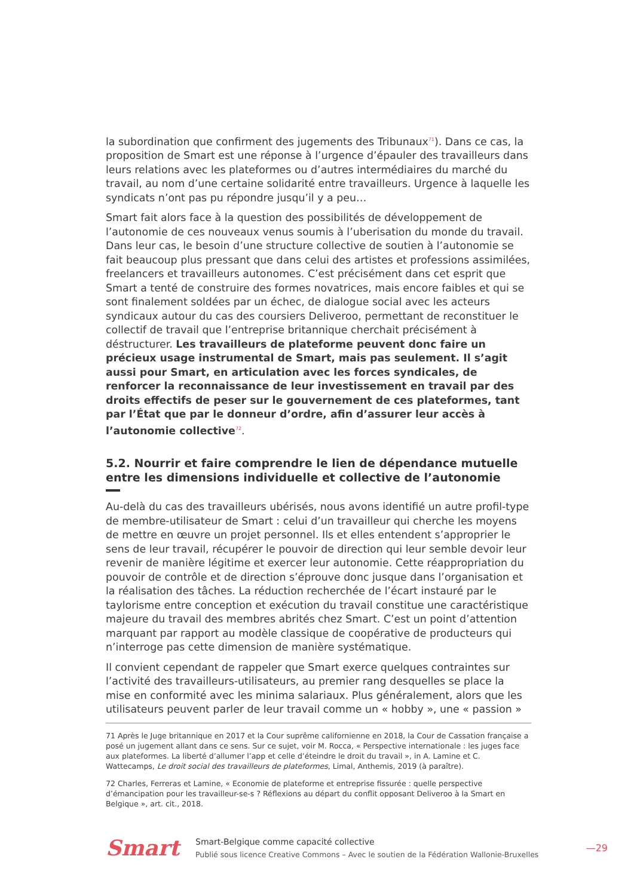la subordination que confirment des jugements des Tribunaux<sup>71</sup>). Dans ce cas, la proposition de Smart est une réponse à l’urgence d’épauler des travailleurs dans leurs relations avec les plateformes ou d’autres intermédiaires du marché du travail, au nom d’une certaine solidarité entre travailleurs. Urgence à laquelle les syndicats n’ont pas pu répondre jusqu’il y a peu…
Smart fait alors face à la question des possibilités de développement de l’autonomie de ces nouveaux venus soumis à l’uberisation du monde du travail. Dans leur cas, le besoin d’une structure collective de soutien à l’autonomie se fait beaucoup plus pressant que dans celui des artistes et professions assimilées, freelancers et travailleurs autonomes. C’est précisément dans cet esprit que Smart a tenté de construire des formes novatrices, mais encore faibles et qui se sont finalement soldées par un échec, de dialogue social avec les acteurs syndicaux autour du cas des coursiers Deliveroo, permettant de reconstituer le collectif de travail que l’entreprise britannique cherchait précisément à déstructurer. Les travailleurs de plateforme peuvent donc faire un précieux usage instrumental de Smart, mais pas seulement. Il s’agit aussi pour Smart, en articulation avec les forces syndicales, de renforcer la reconnaissance de leur investissement en travail par des droits effectifs de peser sur le gouvernement de ces plateformes, tant par l’État que par le donneur d’ordre, afin d’assurer leur accès à l’autonomie collective<sup>72</sup>.
5.2. Nourrir et faire comprendre le lien de dépendance mutuelle entre les dimensions individuelle et collective de l’autonomie
Au-delà du cas des travailleurs ubérisés, nous avons identifié un autre profil-type de membre-utilisateur de Smart : celui d’un travailleur qui cherche les moyens de mettre en œuvre un projet personnel. Ils et elles entendent s’approprier le sens de leur travail, récupérer le pouvoir de direction qui leur semble devoir leur revenir de manière légitime et exercer leur autonomie. Cette réappropriation du pouvoir de contrôle et de direction s’éprouve donc jusque dans l’organisation et la réalisation des tâches. La réduction recherchée de l’écart instauré par le taylorisme entre conception et exécution du travail constitue une caractéristique majeure du travail des membres abrités chez Smart. C’est un point d’attention marquant par rapport au modèle classique de coopérative de producteurs qui n’interroge pas cette dimension de manière systématique.
Il convient cependant de rappeler que Smart exerce quelques contraintes sur l’activité des travailleurs-utilisateurs, au premier rang desquelles se place la mise en conformité avec les minima salariaux. Plus généralement, alors que les utilisateurs peuvent parler de leur travail comme un « hobby », une « passion »
71 Après le Juge britannique en 2017 et la Cour suprême californienne en 2018, la Cour de Cassation française a posé un jugement allant dans ce sens. Sur ce sujet, voir M. Rocca, « Perspective internationale : les juges face aux plateformes. La liberté d’allumer l’app et celle d’éteindre le droit du travail », in A. Lamine et C. Wattecamps, Le droit social des travailleurs de plateformes, Limal, Anthemis, 2019 (à paraître).
72 Charles, Ferreras et Lamine, « Economie de plateforme et entreprise fissurée : quelle perspective d’émancipation pour les travailleur-se-s ? Réflexions au départ du conflit opposant Deliveroo à la Smart en Belgique », art. cit., 2018.
Smart
Smart-Belgique comme capacité collective
Publié sous licence Creative Commons – Avec le soutien de la Fédération Wallonie-Bruxelles
—29